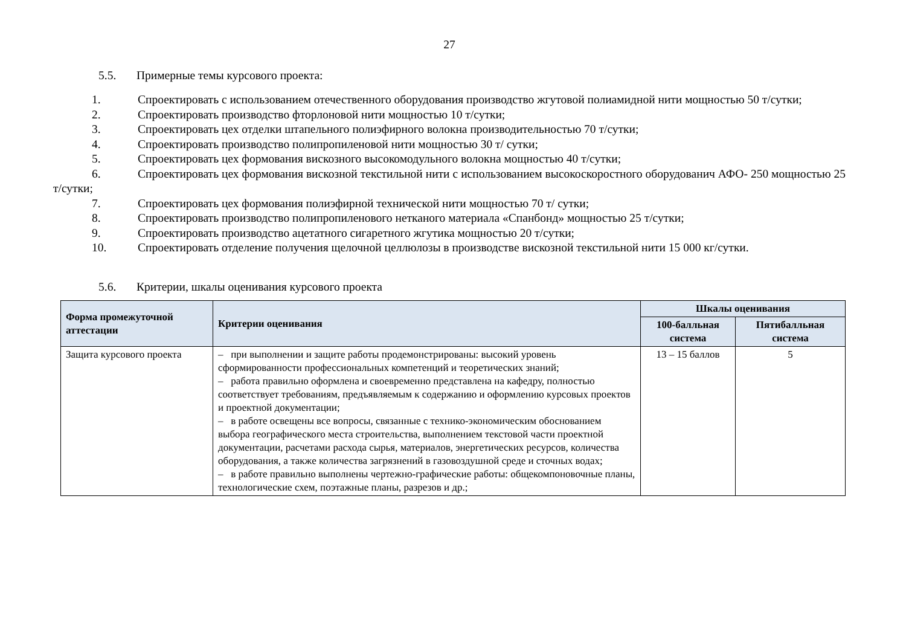27
5.5. Примерные темы курсового проекта:
1. Спроектировать с использованием отечественного оборудования производство жгутовой полиамидной нити мощностью 50 т/сутки;
2. Спроектировать производство фторлоновой нити мощностью 10 т/сутки;
3. Спроектировать цех отделки штапельного полиэфирного волокна производительностью 70 т/сутки;
4. Спроектировать производство полипропиленовой нити мощностью 30 т/ сутки;
5. Спроектировать цех формования вискозного высокомодульного волокна мощностью 40 т/сутки;
6. Спроектировать цех формования вискозной текстильной нити с использованием высокоскоростного оборудованич АФО- 250 мощностью 25 т/сутки;
7. Спроектировать цех формования полиэфирной технической нити мощностью 70 т/ сутки;
8. Спроектировать производство полипропиленового нетканого материала «Спанбонд» мощностью 25 т/сутки;
9. Спроектировать производство ацетатного сигаретного жгутика мощностью 20 т/сутки;
10. Спроектировать отделение получения щелочной целлюлозы в производстве вискозной текстильной нити 15 000 кг/сутки.
5.6. Критерии, шкалы оценивания курсового проекта
| Форма промежуточной аттестации | Критерии оценивания | Шкалы оценивания | |
| --- | --- | --- | --- |
| | | 100-балльная система | Пятибалльная система |
| Защита курсового проекта | – при выполнении и защите работы продемонстрированы: высокий уровень сформированности профессиональных компетенций и теоретических знаний; – работа правильно оформлена и своевременно представлена на кафедру, полностью соответствует требованиям, предъявляемым к содержанию и оформлению курсовых проектов и проектной документации; – в работе освещены все вопросы, связанные с технико-экономическим обоснованием выбора географического места строительства, выполнением текстовой части проектной документации, расчетами расхода сырья, материалов, энергетических ресурсов, количества оборудования, а также количества загрязнений в газовоздушной среде и сточных водах; – в работе правильно выполнены чертежно-графические работы: общекомпоновочные планы, технологические схем, поэтажные планы, разрезов и др.; | 13 – 15 баллов | 5 |